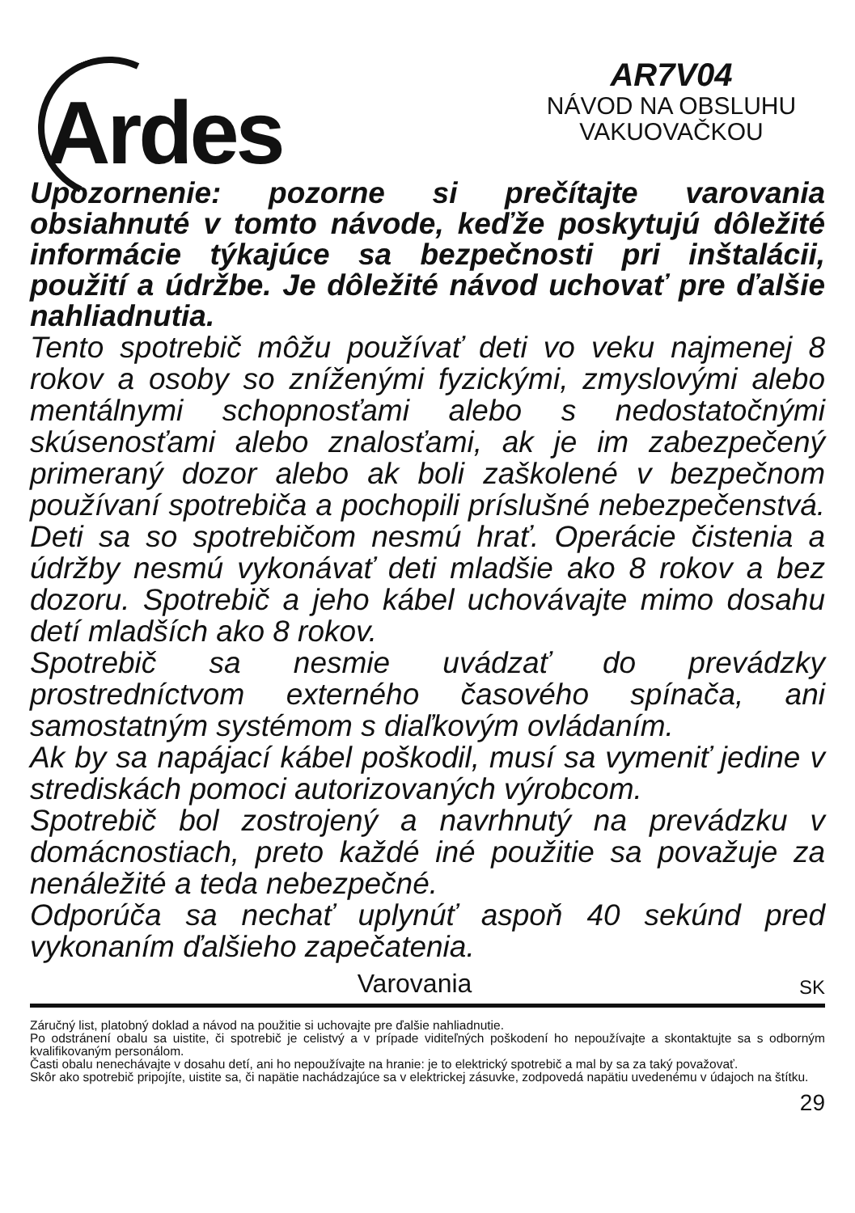Ardes
AR7V04
NÁVOD NA OBSLUHU
VAKUOVAČKOU
Upozornenie: pozorne si prečítajte varovania obsiahnuté v tomto návode, keďže poskytujú dôležité informácie týkajúce sa bezpečnosti pri inštalácii, použití a údržbe. Je dôležité návod uchovať pre ďalšie nahliadnutia.
Tento spotrebič môžu používať deti vo veku najmenej 8 rokov a osoby so zníženými fyzickými, zmyslovými alebo mentálnymi schopnosťami alebo s nedostatočnými skúsenosťami alebo znalosťami, ak je im zabezpečený primeraný dozor alebo ak boli zaškolené v bezpečnom používaní spotrebiča a pochopili príslušné nebezpečenstvá. Deti sa so spotrebičom nesmú hrať. Operácie čistenia a údržby nesmú vykonávať deti mladšie ako 8 rokov a bez dozoru. Spotrebič a jeho kábel uchovávajte mimo dosahu detí mladších ako 8 rokov.
Spotrebič sa nesmie uvádzať do prevádzky prostredníctvom externého časového spínača, ani samostatným systémom s diaľkovým ovládaním.
Ak by sa napájací kábel poškodil, musí sa vymeniť jedine v strediskách pomoci autorizovaných výrobcom.
Spotrebič bol zostrojený a navrhnutý na prevádzku v domácnostiach, preto každé iné použitie sa považuje za nenáležité a teda nebezpečné.
Odporúča sa nechať uplynúť aspoň 40 sekúnd pred vykonaním ďalšieho zapečatenia.
Varovania SK
Záručný list, platobný doklad a návod na použitie si uchovajte pre ďalšie nahliadnutie.
Po odstránení obalu sa uistite, či spotrebič je celistvý a v prípade viditeľných poškodení ho nepoužívajte a skontaktujte sa s odborným kvalifikovaným personálom.
Časti obalu nenechávajte v dosahu detí, ani ho nepoužívajte na hranie: je to elektrický spotrebič a mal by sa za taký považovať.
Skôr ako spotrebič pripojíte, uistite sa, či napätie nachádzajúce sa v elektrickej zásuvke, zodpovedá napätiu uvedenému v údajoch na štítku.
29